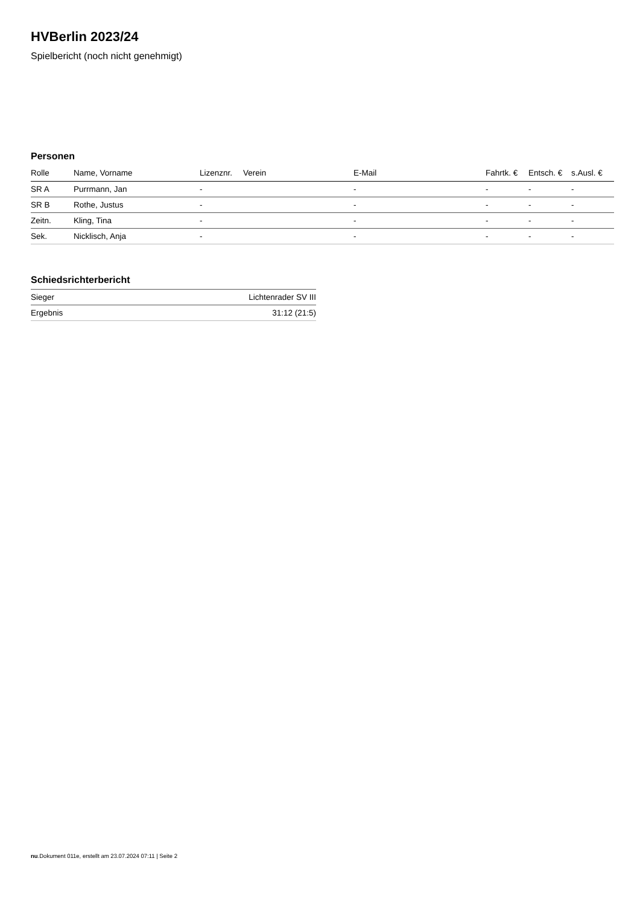HVBerlin 2023/24
Spielbericht (noch nicht genehmigt)
Personen
| Rolle | Name, Vorname | Lizenznr. | Verein | E-Mail | Fahrtk. € | Entsch. € | s.Ausl. € |
| --- | --- | --- | --- | --- | --- | --- | --- |
| SR A | Purrmann, Jan | - | | - | - | - | - |
| SR B | Rothe, Justus | - | | - | - | - | - |
| Zeitn. | Kling, Tina | - | | - | - | - | - |
| Sek. | Nicklisch, Anja | - | | - | - | - | - |
Schiedsrichterbericht
| Sieger | Lichtenrader SV III |
| Ergebnis | 31:12 (21:5) |
nu.Dokument 011e, erstellt am 23.07.2024 07:11 | Seite 2